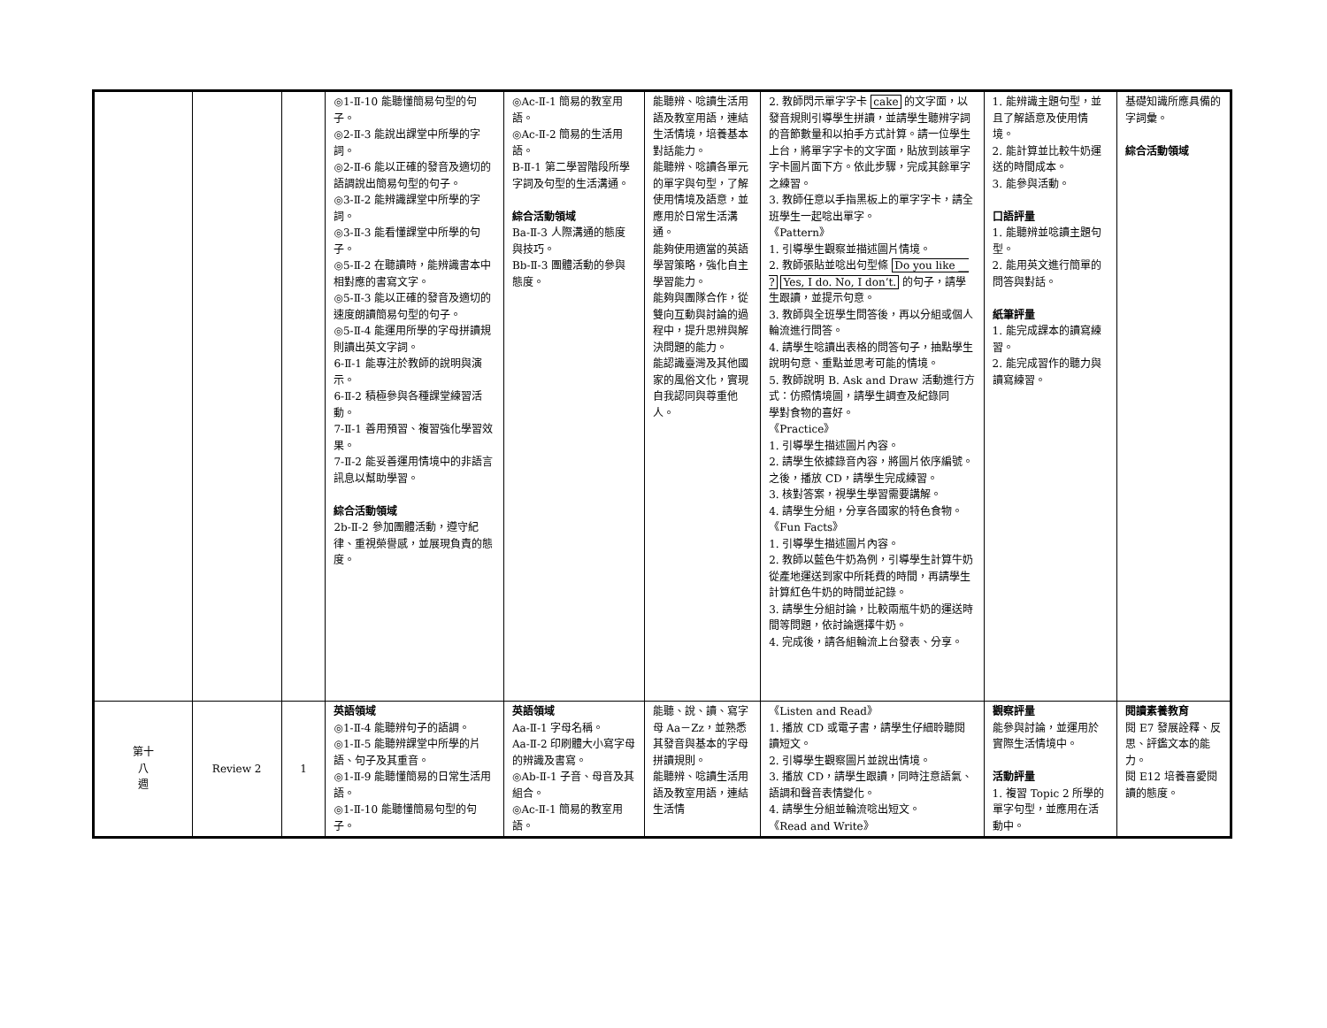| | | | ◎1-Ⅱ-10 能聽懂簡易句型的句子。 ◎2-Ⅱ-3 能說出課堂中所學的字詞。 ◎2-Ⅱ-6 能以正確的發音及適切的語調說出簡易句型的句子。 ◎3-Ⅱ-2 能辨識課堂中所學的字詞。 ◎3-Ⅱ-3 能看懂課堂中所學的句子。 ◎5-Ⅱ-2 在聽讀時，能辨識書本中相對應的書寫文字。 ◎5-Ⅱ-3 能以正確的發音及適切的速度朗讀簡易句型的句子。 ◎5-Ⅱ-4 能運用所學的字母拼讀規則讀出英文字詞。 6-Ⅱ-1 能專注於教師的說明與演示。 6-Ⅱ-2 積極參與各種課堂練習活動。 7-Ⅱ-1 善用預習、複習強化學習效果。 7-Ⅱ-2 能妥善運用情境中的非語言訊息以幫助學習。 綜合活動領域 2b-Ⅱ-2 參加團體活動，遵守紀律、重視榮譽感，並展現負責的態度。 | ◎Ac-Ⅱ-1 簡易的教室用語。 ◎Ac-Ⅱ-2 簡易的生活用語。 B-Ⅱ-1 第二學習階段所學字詞及句型的生活溝通。 綜合活動領域 Ba-Ⅱ-3 人際溝通的態度與技巧。 Bb-Ⅱ-3 團體活動的參與態度。 | 能聽辨、唸讀生活用語及教室用語，連結生活情境，培養基本對話能力。 能聽辨、唸讀各單元的單字與句型，了解使用情境及語意，並應用於日常生活溝通。 能夠使用適當的英語學習策略，強化自主學習能力。 能夠與團隊合作，從雙向互動與討論的過程中，提升思辨與解決問題的能力。 能認識臺灣及其他國家的風俗文化，實現自我認同與尊重他人。 | 2. 教師閃示單字字卡 cake 的文字面，以發音規則引導學生拼讀，並請學生聽辨字詞的音節數量和以拍手方式計算。請一位學生上台，將單字字卡的文字面，貼放到該單字字卡圖片面下方。依此步驟，完成其餘單字之練習。 3. 教師任意以手指黑板上的單字字卡，請全班學生一起唸出單字。 《Pattern》 1. 引導學生觀察並描述圖片情境。 2. 教師張貼並唸出句型條 Do you like __ ? Yes, I do. No, I don’t. 的句子，請學生跟讀，並提示句意。 3. 教師與全班學生問答後，再以分組或個人輪流進行問答。 4. 請學生唸讀出表格的問答句子，抽點學生說明句意、重點並思考可能的情境。 5. 教師說明 B. Ask and Draw 活動進行方式：仿照情境圖，請學生調查及紀錄同 學對食物的喜好。 《Practice》 1. 引導學生描述圖片內容。 2. 請學生依據錄音內容，將圖片依序編號。之後，播放 CD，請學生完成練習。 3. 核對答案，視學生學習需要講解。 4. 請學生分組，分享各國家的特色食物。 《Fun Facts》 1. 引導學生描述圖片內容。 2. 教師以藍色牛奶為例，引導學生計算牛奶從產地運送到家中所耗費的時間，再請學生計算紅色牛奶的時間並記錄。 3. 請學生分組討論，比較兩瓶牛奶的運送時間等問題，依討論選擇牛奶。 4. 完成後，請各組輪流上台發表、分享。 | 1. 能辨識主題句型，並且了解語意及使用情境。 2. 能計算並比較牛奶運送的時間成本。 3. 能參與活動。 口語評量 1. 能聽辨並唸讀主題句型。 2. 能用英文進行簡單的問答與對話。 紙筆評量 1. 能完成課本的讀寫練習。 2. 能完成習作的聽力與讀寫練習。 | 基礎知識所應具備的字詞彙。 綜合活動領域 |
| 第十 八 週 | Review 2 | 1 | 英語領域 ◎1-Ⅱ-4 能聽辨句子的語調。 ◎1-Ⅱ-5 能聽辨課堂中所學的片語、句子及其重音。 ◎1-Ⅱ-9 能聽懂簡易的日常生活用語。 ◎1-Ⅱ-10 能聽懂簡易句型的句子。 | 英語領域 Aa-Ⅱ-1 字母名稱。 Aa-Ⅱ-2 印刷體大小寫字母的辨識及書寫。 ◎Ab-Ⅱ-1 子音、母音及其組合。 ◎Ac-Ⅱ-1 簡易的教室用語。 | 能聽、說、讀、寫字母 Aa－Zz，並熟悉其發音與基本的字母拼讀規則。 能聽辨、唸讀生活用語及教室用語，連結生活情 | 《Listen and Read》 1. 播放 CD 或電子書，請學生仔細聆聽閱讀短文。 2. 引導學生觀察圖片並說出情境。 3. 播放 CD，請學生跟讀，同時注意語氣、語調和聲音表情變化。 4. 請學生分組並輪流唸出短文。 《Read and Write》 | 觀察評量 能參與討論，並運用於實際生活情境中。 活動評量 1. 複習 Topic 2 所學的單字句型，並應用在活動中。 | 閱讀素養教育 閱 E7 發展詮釋、反思、評鑑文本的能力。 閱 E12 培養喜愛閱讀的態度。 |